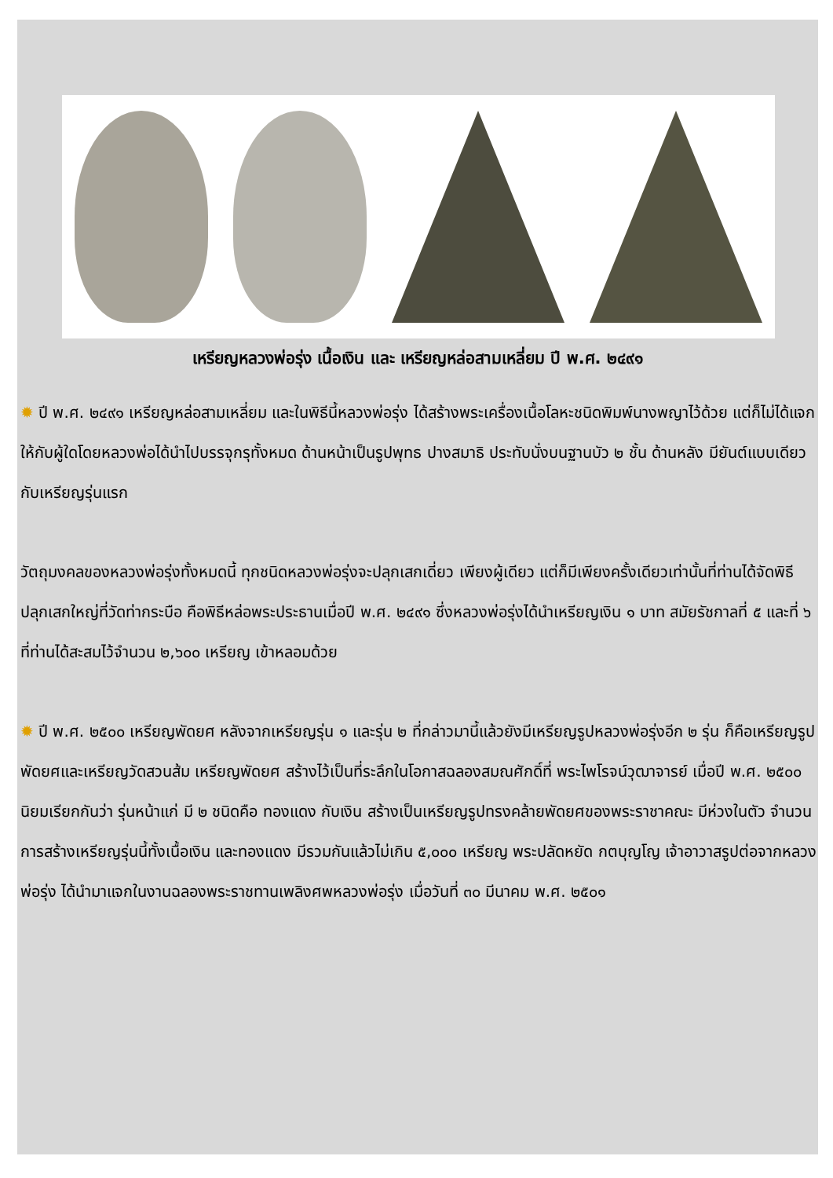เหรียญหลวงพ่อรุ่ง เนื้อเงิน และ เหรียญหล่อสามเหลี่ยม ปี พ.ศ. ๒๔๙๑
✹ ปี พ.ศ. ๒๔๙๑ เหรียญหล่อสามเหลี่ยม และในพิธีนี้หลวงพ่อรุ่ง ได้สร้างพระเครื่องเนื้อโลหะชนิดพิมพ์นางพญาไว้ด้วย แต่ก็ไม่ได้แจกให้กับผู้ใดโดยหลวงพ่อได้นำไปบรรจุกรุทั้งหมด ด้านหน้าเป็นรูปพุทธ ปางสมาธิ ประทับนั่งบนฐานบัว ๒ ชั้น ด้านหลัง มียันต์แบบเดียวกับเหรียญรุ่นแรก
วัตถุมงคลของหลวงพ่อรุ่งทั้งหมดนี้ ทุกชนิดหลวงพ่อรุ่งจะปลุกเสกเดี่ยว เพียงผู้เดียว แต่ก็มีเพียงครั้งเดียวเท่านั้นที่ท่านได้จัดพิธีปลุกเสกใหญ่ที่วัดท่ากระบือ คือพิธีหล่อพระประธานเมื่อปี พ.ศ. ๒๔๙๑ ซึ่งหลวงพ่อรุ่งได้นำเหรียญเงิน ๑ บาท สมัยรัชกาลที่ ๕ และที่ ๖ ที่ท่านได้สะสมไว้จำนวน ๒,๖๐๐ เหรียญ เข้าหลอมด้วย
✹ ปี พ.ศ. ๒๕๐๐ เหรียญพัดยศ หลังจากเหรียญรุ่น ๑ และรุ่น ๒ ที่กล่าวมานี้แล้วยังมีเหรียญรูปหลวงพ่อรุ่งอีก ๒ รุ่น ก็คือเหรียญรูปพัดยศและเหรียญวัดสวนส้ม เหรียญพัดยศ สร้างไว้เป็นที่ระลึกในโอกาสฉลองสมณศักดิ์ที่ พระไพโรจน์วุฒาจารย์ เมื่อปี พ.ศ. ๒๕๐๐ นิยมเรียกกันว่า รุ่นหน้าแก่ มี ๒ ชนิดคือ ทองแดง กับเงิน สร้างเป็นเหรียญรูปทรงคล้ายพัดยศของพระราชาคณะ มีห่วงในตัว จำนวนการสร้างเหรียญรุ่นนี้ทั้งเนื้อเงิน และทองแดง มีรวมกันแล้วไม่เกิน ๕,๐๐๐ เหรียญ พระปลัดหยัด กตบุญโญ เจ้าอาวาสรูปต่อจากหลวงพ่อรุ่ง ได้นำมาแจกในงานฉลองพระราชทานเพลิงศพหลวงพ่อรุ่ง เมื่อวันที่ ๓๐ มีนาคม พ.ศ. ๒๕๐๑